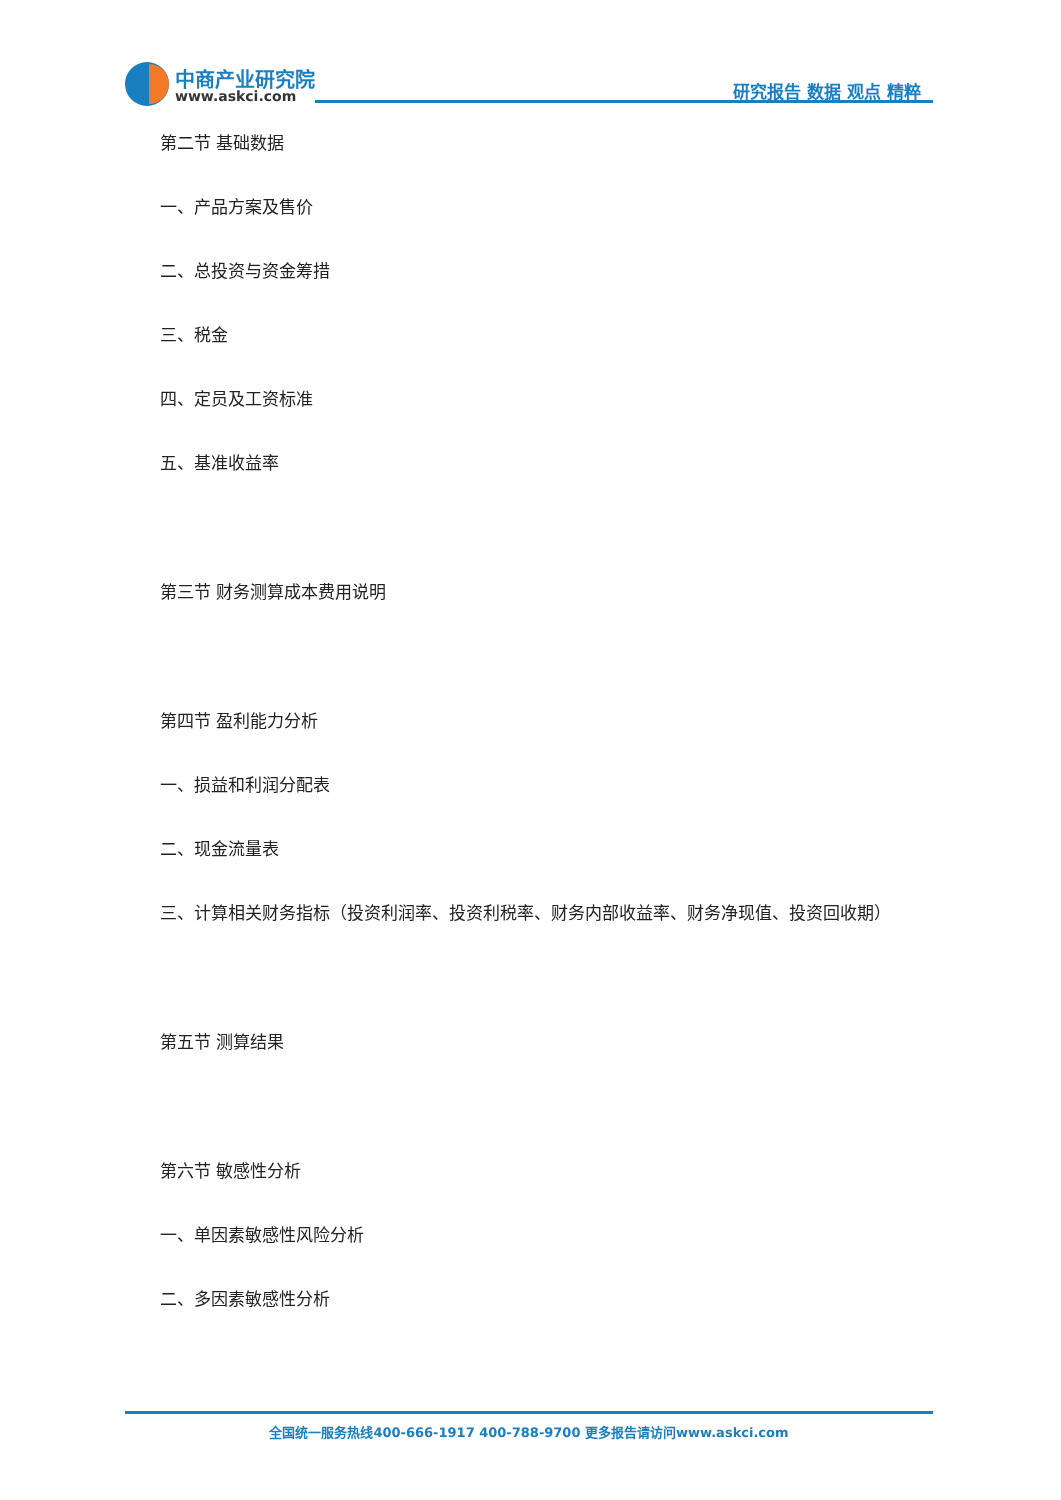中商产业研究院
www.askci.com 研究报告 数据 观点 精粹
第二节 基础数据
一、产品方案及售价
二、总投资与资金筹措
三、税金
四、定员及工资标准
五、基准收益率
第三节 财务测算成本费用说明
第四节 盈利能力分析
一、损益和利润分配表
二、现金流量表
三、计算相关财务指标（投资利润率、投资利税率、财务内部收益率、财务净现值、投资回收期）
第五节 测算结果
第六节 敏感性分析
一、单因素敏感性风险分析
二、多因素敏感性分析
全国统一服务热线400-666-1917 400-788-9700 更多报告请访问www.askci.com